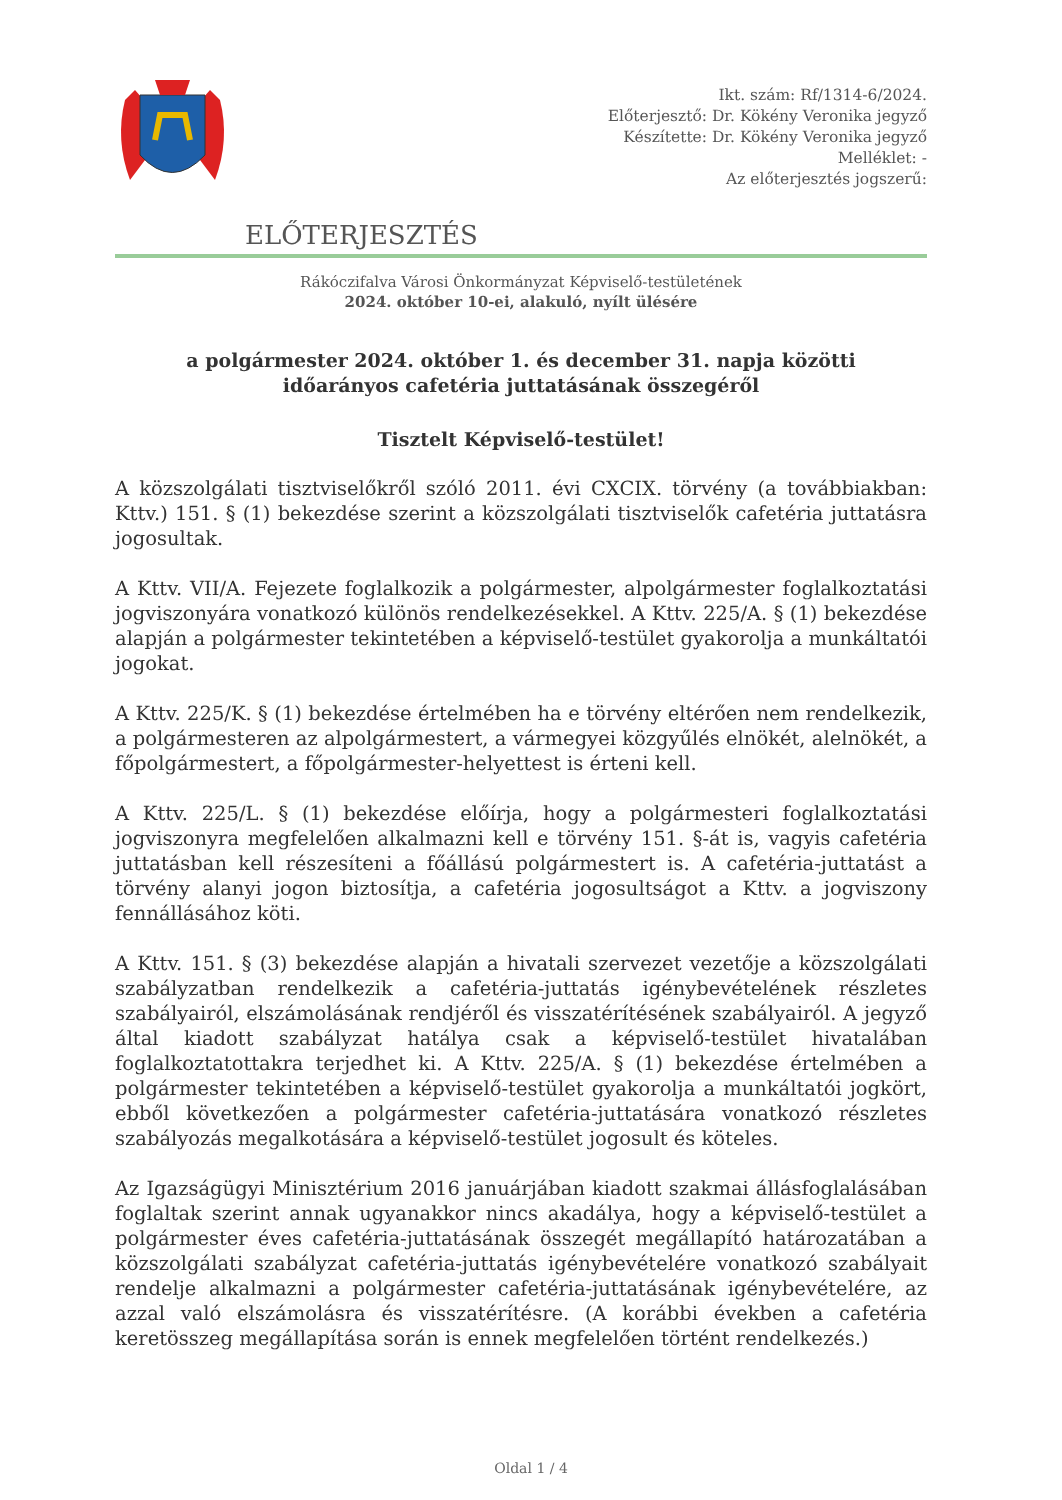Ikt. szám: Rf/1314-6/2024.
Előterjesztő: Dr. Kökény Veronika jegyző
Készítette: Dr. Kökény Veronika jegyző
Melléklet: -
Az előterjesztés jogszerű:
ELŐTERJESZTÉS
Rákóczifalva Városi Önkormányzat Képviselő-testületének
2024. október 10-ei, alakuló, nyílt ülésére
a polgármester 2024. október 1. és december 31. napja közötti
időarányos cafetéria juttatásának összegéről
Tisztelt Képviselő-testület!
A közszolgálati tisztviselőkről szóló 2011. évi CXCIX. törvény (a továbbiakban: Kttv.) 151. § (1) bekezdése szerint a közszolgálati tisztviselők cafetéria juttatásra jogosultak.
A Kttv. VII/A. Fejezete foglalkozik a polgármester, alpolgármester foglalkoztatási jogviszonyára vonatkozó különös rendelkezésekkel. A Kttv. 225/A. § (1) bekezdése alapján a polgármester tekintetében a képviselő-testület gyakorolja a munkáltatói jogokat.
A Kttv. 225/K. § (1) bekezdése értelmében ha e törvény eltérően nem rendelkezik, a polgármesteren az alpolgármestert, a vármegyei közgyűlés elnökét, alelnökét, a főpolgármestert, a főpolgármester-helyettest is érteni kell.
A Kttv. 225/L. § (1) bekezdése előírja, hogy a polgármesteri foglalkoztatási jogviszonyra megfelelően alkalmazni kell e törvény 151. §-át is, vagyis cafetéria juttatásban kell részesíteni a főállású polgármestert is. A cafetéria-juttatást a törvény alanyi jogon biztosítja, a cafetéria jogosultságot a Kttv. a jogviszony fennállásához köti.
A Kttv. 151. § (3) bekezdése alapján a hivatali szervezet vezetője a közszolgálati szabályzatban rendelkezik a cafetéria-juttatás igénybevételének részletes szabályairól, elszámolásának rendjéről és visszatérítésének szabályairól. A jegyző által kiadott szabályzat hatálya csak a képviselő-testület hivatalában foglalkoztatottakra terjedhet ki. A Kttv. 225/A. § (1) bekezdése értelmében a polgármester tekintetében a képviselő-testület gyakorolja a munkáltatói jogkört, ebből következően a polgármester cafetéria-juttatására vonatkozó részletes szabályozás megalkotására a képviselő-testület jogosult és köteles.
Az Igazságügyi Minisztérium 2016 januárjában kiadott szakmai állásfoglalásában foglaltak szerint annak ugyanakkor nincs akadálya, hogy a képviselő-testület a polgármester éves cafetéria-juttatásának összegét megállapító határozatában a közszolgálati szabályzat cafetéria-juttatás igénybevételére vonatkozó szabályait rendelje alkalmazni a polgármester cafetéria-juttatásának igénybevételére, az azzal való elszámolásra és visszatérítésre. (A korábbi években a cafetéria keretösszeg megállapítása során is ennek megfelelően történt rendelkezés.)
Oldal 1 / 4